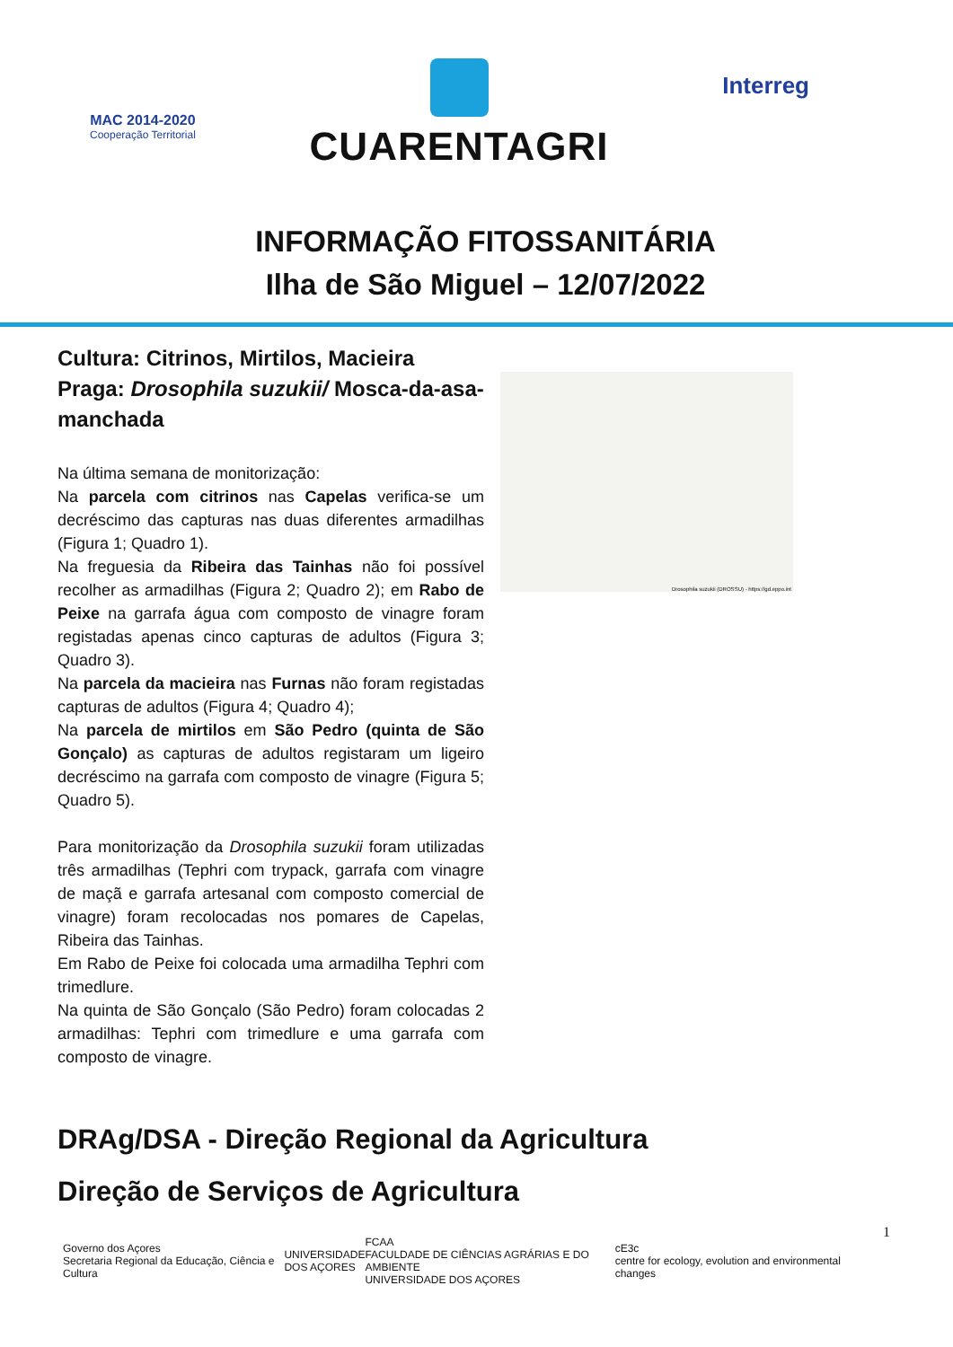MAC 2014-2020
Cooperação Territorial
CUARENTAGRI
Interreg
INFORMAÇÃO FITOSSANITÁRIA
Ilha de São Miguel – 12/07/2022
Cultura: Citrinos, Mirtilos, Macieira
Praga: Drosophila suzukii/ Mosca-da-asa-manchada
Na última semana de monitorização:
Na parcela com citrinos nas Capelas verifica-se um decréscimo das capturas nas duas diferentes armadilhas (Figura 1; Quadro 1).
Na freguesia da Ribeira das Tainhas não foi possível recolher as armadilhas (Figura 2; Quadro 2); em Rabo de Peixe na garrafa água com composto de vinagre foram registadas apenas cinco capturas de adultos (Figura 3; Quadro 3).
Na parcela da macieira nas Furnas não foram registadas capturas de adultos (Figura 4; Quadro 4);
Na parcela de mirtilos em São Pedro (quinta de São Gonçalo) as capturas de adultos registaram um ligeiro decréscimo na garrafa com composto de vinagre (Figura 5; Quadro 5).
Para monitorização da Drosophila suzukii foram utilizadas três armadilhas (Tephri com trypack, garrafa com vinagre de maçã e garrafa artesanal com composto comercial de vinagre) foram recolocadas nos pomares de Capelas, Ribeira das Tainhas.
Em Rabo de Peixe foi colocada uma armadilha Tephri com trimedlure.
Na quinta de São Gonçalo (São Pedro) foram colocadas 2 armadilhas: Tephri com trimedlure e uma garrafa com composto de vinagre.
Drosophila suzukii (DROSSU) - https://gd.eppo.int
DRAg/DSA - Direção Regional da Agricultura
Direção de Serviços de Agricultura
1
Governo dos Açores
Secretaria Regional da Educação, Ciência e Cultura
UNIVERSIDADE
DOS AÇORES
FCAA
FACULDADE DE CIÊNCIAS AGRÁRIAS E DO AMBIENTE
UNIVERSIDADE DOS AÇORES
cE3c
centre for ecology, evolution and environmental changes